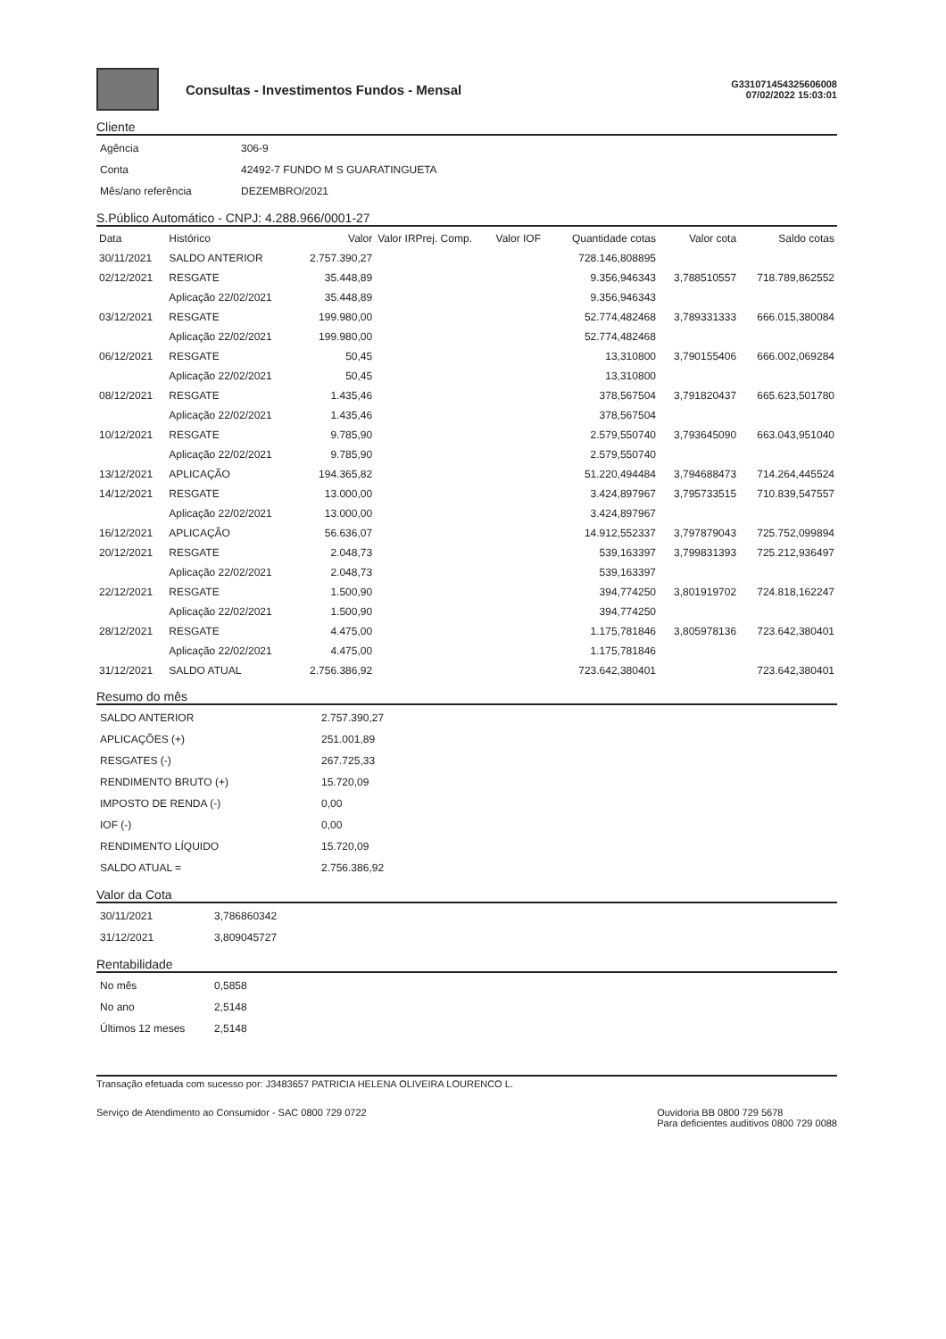Consultas - Investimentos Fundos - Mensal
G331071454325606008
07/02/2022 15:03:01
Cliente
| Agência | 306-9 |
| Conta | 42492-7 FUNDO M S GUARATINGUETA |
| Mês/ano referência | DEZEMBRO/2021 |
S.Público Automático - CNPJ: 4.288.966/0001-27
| Data | Histórico | Valor | Valor IRPrej. Comp. | Valor IOF | Quantidade cotas | Valor cota | Saldo cotas |
| --- | --- | --- | --- | --- | --- | --- | --- |
| 30/11/2021 | SALDO ANTERIOR | 2.757.390,27 | | | 728.146,808895 | | |
| 02/12/2021 | RESGATE | 35.448,89 | | | 9.356,946343 | 3,788510557 | 718.789,862552 |
| | Aplicação 22/02/2021 | 35.448,89 | | | 9.356,946343 | | |
| 03/12/2021 | RESGATE | 199.980,00 | | | 52.774,482468 | 3,789331333 | 666.015,380084 |
| | Aplicação 22/02/2021 | 199.980,00 | | | 52.774,482468 | | |
| 06/12/2021 | RESGATE | 50,45 | | | 13,310800 | 3,790155406 | 666.002,069284 |
| | Aplicação 22/02/2021 | 50,45 | | | 13,310800 | | |
| 08/12/2021 | RESGATE | 1.435,46 | | | 378,567504 | 3,791820437 | 665.623,501780 |
| | Aplicação 22/02/2021 | 1.435,46 | | | 378,567504 | | |
| 10/12/2021 | RESGATE | 9.785,90 | | | 2.579,550740 | 3,793645090 | 663.043,951040 |
| | Aplicação 22/02/2021 | 9.785,90 | | | 2.579,550740 | | |
| 13/12/2021 | APLICAÇÃO | 194.365,82 | | | 51.220,494484 | 3,794688473 | 714.264,445524 |
| 14/12/2021 | RESGATE | 13.000,00 | | | 3.424,897967 | 3,795733515 | 710.839,547557 |
| | Aplicação 22/02/2021 | 13.000,00 | | | 3.424,897967 | | |
| 16/12/2021 | APLICAÇÃO | 56.636,07 | | | 14.912,552337 | 3,797879043 | 725.752,099894 |
| 20/12/2021 | RESGATE | 2.048,73 | | | 539,163397 | 3,799831393 | 725.212,936497 |
| | Aplicação 22/02/2021 | 2.048,73 | | | 539,163397 | | |
| 22/12/2021 | RESGATE | 1.500,90 | | | 394,774250 | 3,801919702 | 724.818,162247 |
| | Aplicação 22/02/2021 | 1.500,90 | | | 394,774250 | | |
| 28/12/2021 | RESGATE | 4.475,00 | | | 1.175,781846 | 3,805978136 | 723.642,380401 |
| | Aplicação 22/02/2021 | 4.475,00 | | | 1.175,781846 | | |
| 31/12/2021 | SALDO ATUAL | 2.756.386,92 | | | 723.642,380401 | | 723.642,380401 |
Resumo do mês
| SALDO ANTERIOR | 2.757.390,27 |
| APLICAÇÕES (+) | 251.001,89 |
| RESGATES (-) | 267.725,33 |
| RENDIMENTO BRUTO (+) | 15.720,09 |
| IMPOSTO DE RENDA (-) | 0,00 |
| IOF (-) | 0,00 |
| RENDIMENTO LÍQUIDO | 15.720,09 |
| SALDO ATUAL = | 2.756.386,92 |
Valor da Cota
| 30/11/2021 | 3,786860342 |
| 31/12/2021 | 3,809045727 |
Rentabilidade
| No mês | 0,5858 |
| No ano | 2,5148 |
| Últimos 12 meses | 2,5148 |
Transação efetuada com sucesso por: J3483657 PATRICIA HELENA OLIVEIRA LOURENCO L.
Serviço de Atendimento ao Consumidor - SAC 0800 729 0722
Ouvidoria BB 0800 729 5678
Para deficientes auditivos 0800 729 0088